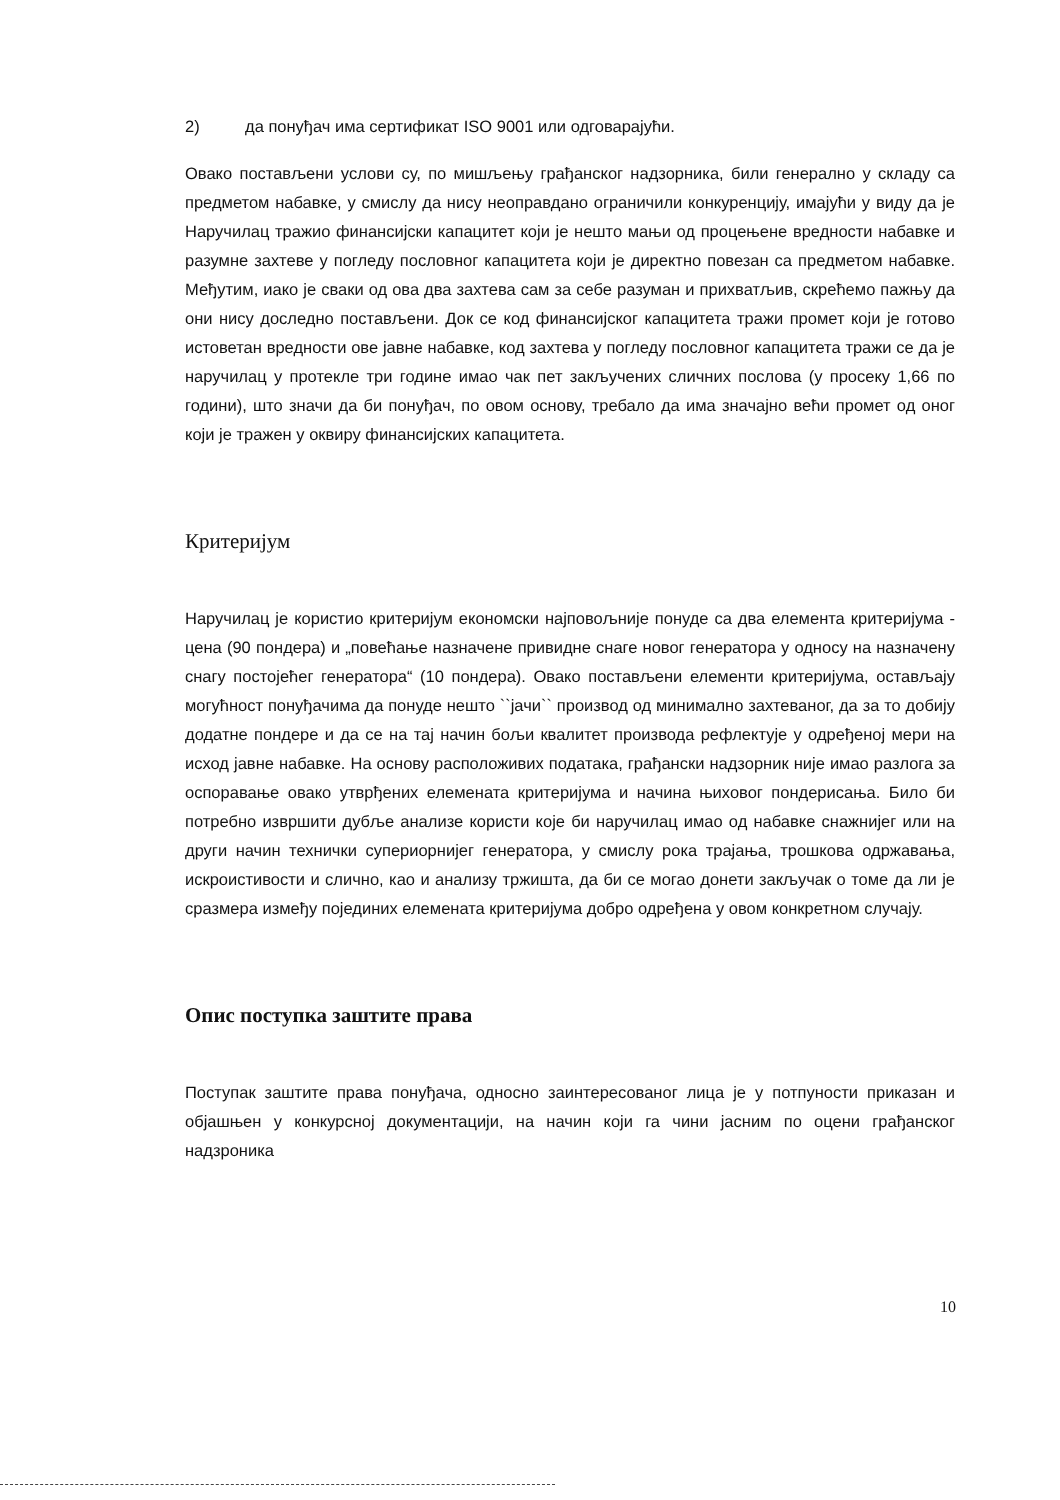2) да понуђач има сертификат ISO 9001 или одговарајући.
Овако постављени услови су, по мишљењу грађанског надзорника, били генерално у складу са предметом набавке, у смислу да нису неоправдано ограничили конкуренцију, имајући у виду да је Наручилац тражио финансијски капацитет који је нешто мањи од процењене вредности набавке и разумне захтеве у погледу пословног капацитета који је директно повезан са предметом набавке. Међутим, иако је сваки од ова два захтева сам за себе разуман и прихватљив, скрећемо пажњу да они нису доследно постављени. Док се код финансијског капацитета тражи промет који је готово истоветан вредности ове јавне набавке, код захтева у погледу пословног капацитета тражи се да је наручилац у протекле три године имао чак пет закључених сличних послова (у просеку 1,66 по години), што значи да би понуђач, по овом основу, требало да има значајно већи промет од оног који је тражен у оквиру финансијских капацитета.
Критеријум
Наручилац је користио критеријум економски најповољније понуде са два елемента критеријума - цена (90 пондера) и „повећање назначене привидне снаге новог генератора у односу на назначену снагу постојећег генератора“ (10 пондера). Овако постављени елементи критеријума, остављају могућност понуђачима да понуде нешто ``јачи`` производ од минимално захтеваног, да за то добију додатне пондере и да се на тај начин бољи квалитет производа рефлектује у одређеној мери на исход јавне набавке. На основу расположивих података, грађански надзорник није имао разлога за оспоравање овако утврђених елемената критеријума и начина њиховог пондерисања. Било би потребно извршити дубље анализе користи које би наручилац имао од набавке снажнијег или на други начин технички супериорнијег генератора, у смислу рока трајања, трошкова одржавања, искроистивости и слично, као и анализу тржишта, да би се могао донети закључак о томе да ли је сразмера између појединих елемената критеријума добро одређена у овом конкретном случају.
Опис поступка заштите права
Поступак заштите права понуђача, односно заинтересованог лица је у потпуности приказан и објашњен у конкурсној документацији, на начин који га чини јасним по оцени грађанског надзроника
10